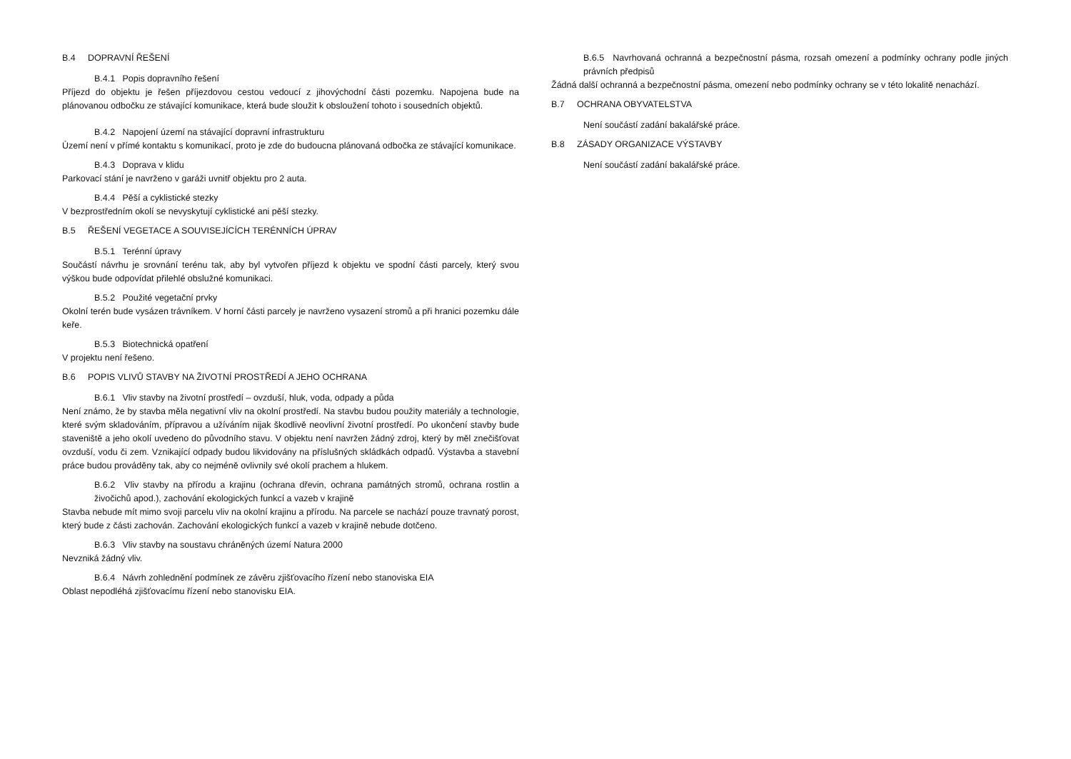B.4 DOPRAVNÍ ŘEŠENÍ
B.4.1 Popis dopravního řešení
Příjezd do objektu je řešen příjezdovou cestou vedoucí z jihovýchodní části pozemku. Napojena bude na plánovanou odbočku ze stávající komunikace, která bude sloužit k obsloužení tohoto i sousedních objektů.
B.4.2 Napojení území na stávající dopravní infrastrukturu
Území není v přímé kontaktu s komunikací, proto je zde do budoucna plánovaná odbočka ze stávající komunikace.
B.4.3 Doprava v klidu
Parkovací stání je navrženo v garáži uvnitř objektu pro 2 auta.
B.4.4 Pěší a cyklistické stezky
V bezprostředním okolí se nevyskytují cyklistické ani pěší stezky.
B.5 ŘEŠENÍ VEGETACE A SOUVISEJÍCÍCH TERÉNNÍCH ÚPRAV
B.5.1 Terénní úpravy
Součástí návrhu je srovnání terénu tak, aby byl vytvořen příjezd k objektu ve spodní části parcely, který svou výškou bude odpovídat přilehlé obslužné komunikaci.
B.5.2 Použité vegetační prvky
Okolní terén bude vysázen trávníkem. V horní části parcely je navrženo vysazení stromů a při hranici pozemku dále keře.
B.5.3 Biotechnická opatření
V projektu není řešeno.
B.6 POPIS VLIVŮ STAVBY NA ŽIVOTNÍ PROSTŘEDÍ A JEHO OCHRANA
B.6.1 Vliv stavby na životní prostředí – ovzduší, hluk, voda, odpady a půda
Není známo, že by stavba měla negativní vliv na okolní prostředí. Na stavbu budou použity materiály a technologie, které svým skladováním, přípravou a užíváním nijak škodlivě neovlivní životní prostředí. Po ukončení stavby bude staveniště a jeho okolí uvedeno do původního stavu. V objektu není navržen žádný zdroj, který by měl znečišťovat ovzduší, vodu či zem. Vznikající odpady budou likvidovány na příslušných skládkách odpadů. Výstavba a stavební práce budou prováděny tak, aby co nejméně ovlivnily své okolí prachem a hlukem.
B.6.2 Vliv stavby na přírodu a krajinu (ochrana dřevin, ochrana památných stromů, ochrana rostlin a živočichů apod.), zachování ekologických funkcí a vazeb v krajině
Stavba nebude mít mimo svoji parcelu vliv na okolní krajinu a přírodu. Na parcele se nachází pouze travnatý porost, který bude z části zachován. Zachování ekologických funkcí a vazeb v krajině nebude dotčeno.
B.6.3 Vliv stavby na soustavu chráněných území Natura 2000
Nevzniká žádný vliv.
B.6.4 Návrh zohlednění podmínek ze závěru zjišťovacího řízení nebo stanoviska EIA
Oblast nepodléhá zjišťovacímu řízení nebo stanovisku EIA.
B.6.5 Navrhovaná ochranná a bezpečnostní pásma, rozsah omezení a podmínky ochrany podle jiných právních předpisů
Žádná další ochranná a bezpečnostní pásma, omezení nebo podmínky ochrany se v této lokalitě nenachází.
B.7 OCHRANA OBYVATELSTVA
Není součástí zadání bakalářské práce.
B.8 ZÁSADY ORGANIZACE VÝSTAVBY
Není součástí zadání bakalářské práce.